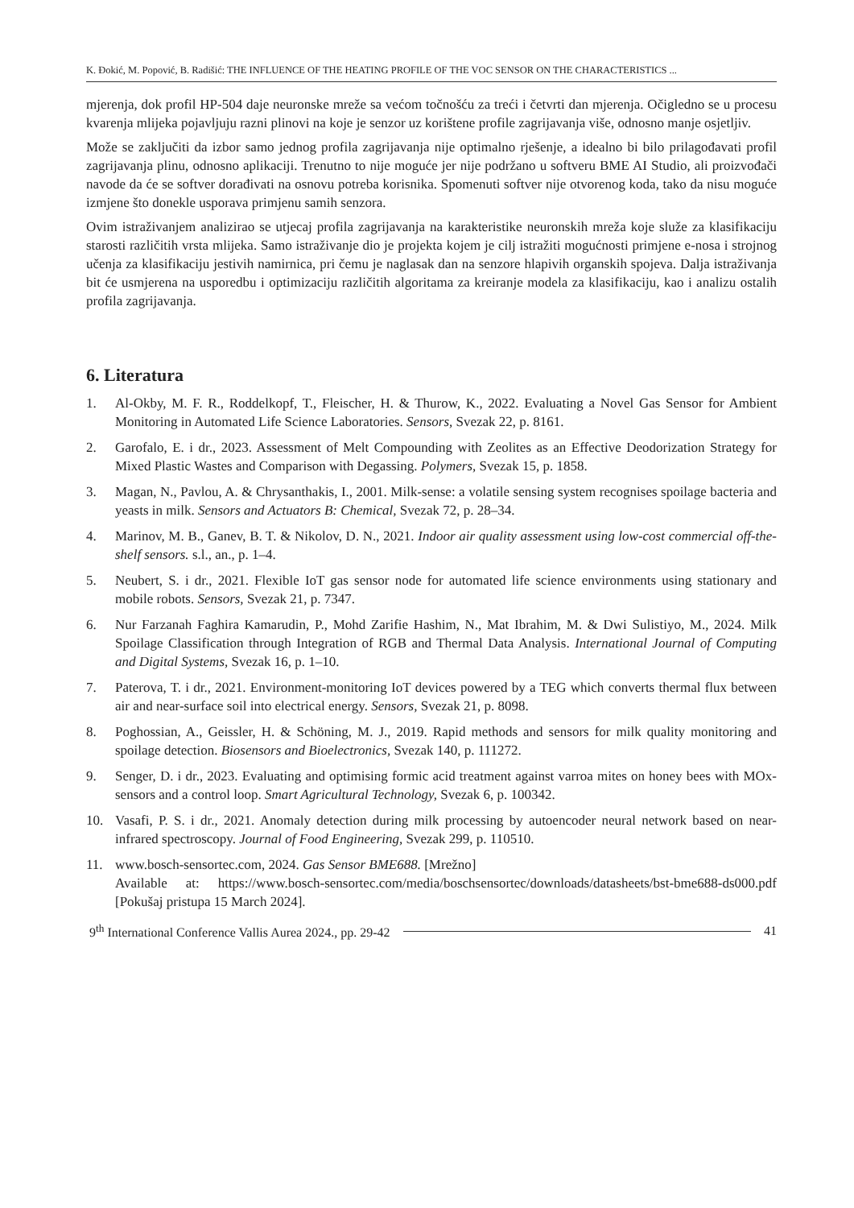K. Đokić, M. Popović, B. Radišić: THE INFLUENCE OF THE HEATING PROFILE OF THE VOC SENSOR ON THE CHARACTERISTICS ...
mjerenja, dok profil HP-504 daje neuronske mreže sa većom točnošću za treći i četvrti dan mjerenja. Očigledno se u procesu kvarenja mlijeka pojavljuju razni plinovi na koje je senzor uz korištene profile zagrijavanja više, odnosno manje osjetljiv.
Može se zaključiti da izbor samo jednog profila zagrijavanja nije optimalno rješenje, a idealno bi bilo prilagođavati profil zagrijavanja plinu, odnosno aplikaciji. Trenutno to nije moguće jer nije podržano u softveru BME AI Studio, ali proizvođači navode da će se softver dorađivati na osnovu potreba korisnika. Spomenuti softver nije otvorenog koda, tako da nisu moguće izmjene što donekle usporava primjenu samih senzora.
Ovim istraživanjem analizirao se utjecaj profila zagrijavanja na karakteristike neuronskih mreža koje služe za klasifikaciju starosti različitih vrsta mlijeka. Samo istraživanje dio je projekta kojem je cilj istražiti mogućnosti primjene e-nosa i strojnog učenja za klasifikaciju jestivih namirnica, pri čemu je naglasak dan na senzore hlapivih organskih spojeva. Dalja istraživanja bit će usmjerena na usporedbu i optimizaciju različitih algoritama za kreiranje modela za klasifikaciju, kao i analizu ostalih profila zagrijavanja.
6. Literatura
1. Al-Okby, M. F. R., Roddelkopf, T., Fleischer, H. & Thurow, K., 2022. Evaluating a Novel Gas Sensor for Ambient Monitoring in Automated Life Science Laboratories. Sensors, Svezak 22, p. 8161.
2. Garofalo, E. i dr., 2023. Assessment of Melt Compounding with Zeolites as an Effective Deodorization Strategy for Mixed Plastic Wastes and Comparison with Degassing. Polymers, Svezak 15, p. 1858.
3. Magan, N., Pavlou, A. & Chrysanthakis, I., 2001. Milk-sense: a volatile sensing system recognises spoilage bacteria and yeasts in milk. Sensors and Actuators B: Chemical, Svezak 72, p. 28–34.
4. Marinov, M. B., Ganev, B. T. & Nikolov, D. N., 2021. Indoor air quality assessment using low-cost commercial off-the-shelf sensors. s.l., an., p. 1–4.
5. Neubert, S. i dr., 2021. Flexible IoT gas sensor node for automated life science environments using stationary and mobile robots. Sensors, Svezak 21, p. 7347.
6. Nur Farzanah Faghira Kamarudin, P., Mohd Zarifie Hashim, N., Mat Ibrahim, M. & Dwi Sulistiyo, M., 2024. Milk Spoilage Classification through Integration of RGB and Thermal Data Analysis. International Journal of Computing and Digital Systems, Svezak 16, p. 1–10.
7. Paterova, T. i dr., 2021. Environment-monitoring IoT devices powered by a TEG which converts thermal flux between air and near-surface soil into electrical energy. Sensors, Svezak 21, p. 8098.
8. Poghossian, A., Geissler, H. & Schöning, M. J., 2019. Rapid methods and sensors for milk quality monitoring and spoilage detection. Biosensors and Bioelectronics, Svezak 140, p. 111272.
9. Senger, D. i dr., 2023. Evaluating and optimising formic acid treatment against varroa mites on honey bees with MOx-sensors and a control loop. Smart Agricultural Technology, Svezak 6, p. 100342.
10. Vasafi, P. S. i dr., 2021. Anomaly detection during milk processing by autoencoder neural network based on near-infrared spectroscopy. Journal of Food Engineering, Svezak 299, p. 110510.
11. www.bosch-sensortec.com, 2024. Gas Sensor BME688. [Mrežno]
Available at: https://www.bosch-sensortec.com/media/boschsensortec/downloads/datasheets/bst-bme688-ds000.pdf [Pokušaj pristupa 15 March 2024].
9<sup>th</sup> International Conference Vallis Aurea 2024., pp. 29-42 41